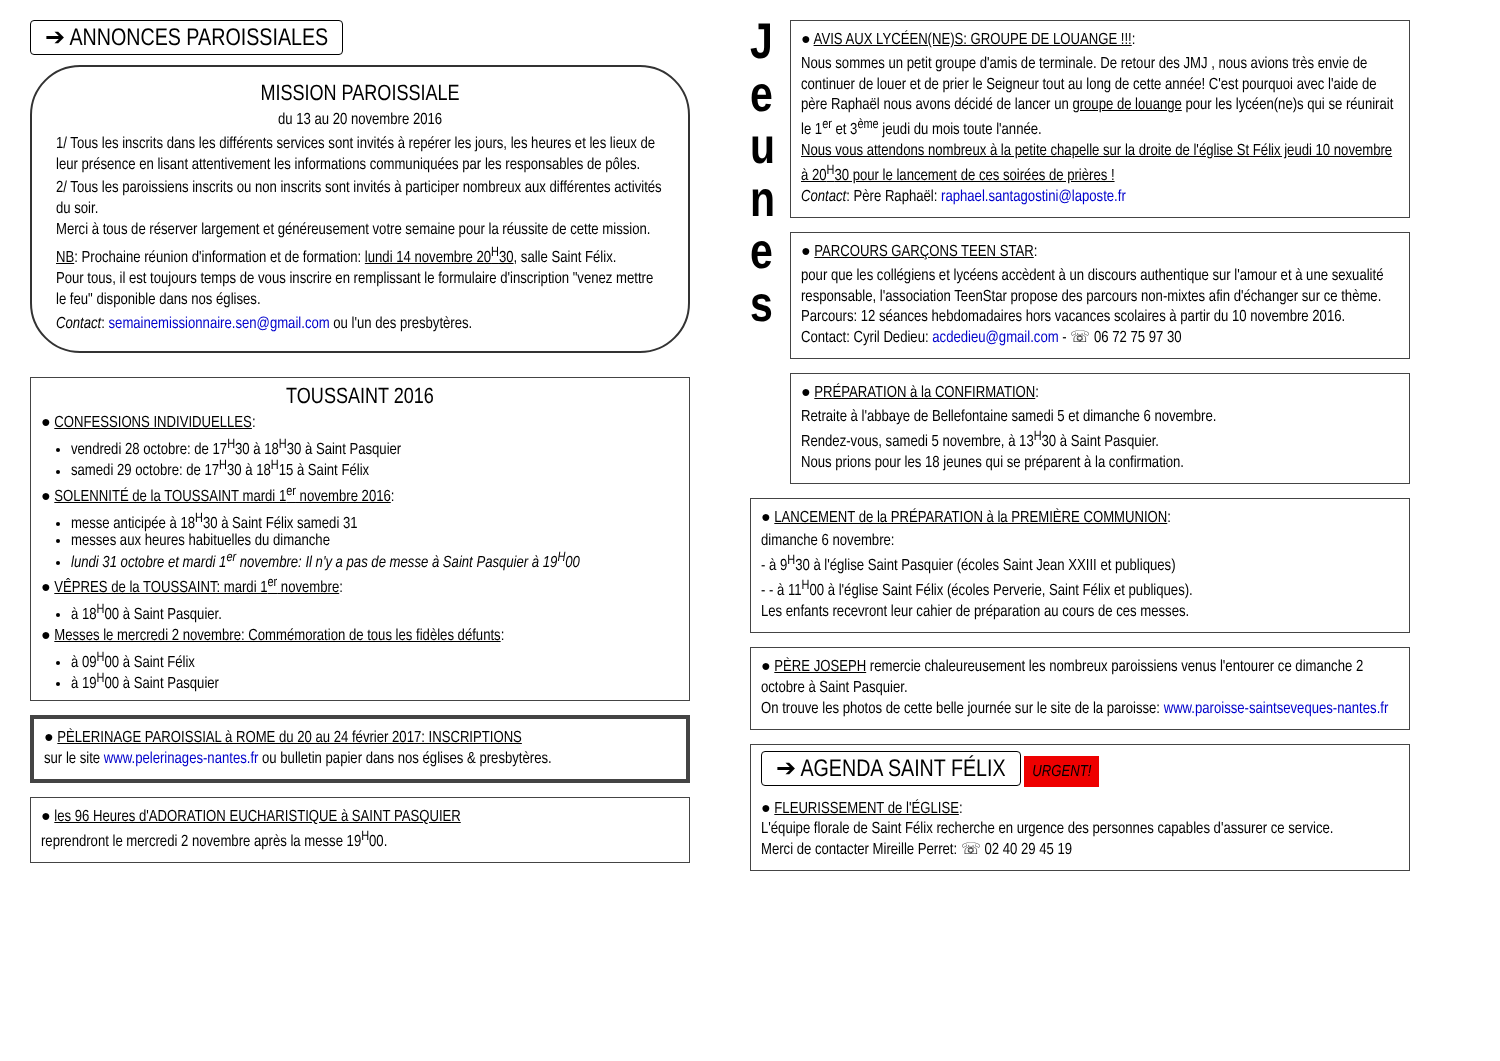➔ ANNONCES PAROISSIALES
MISSION PAROISSIALE
du 13 au 20 novembre 2016
1/ Tous les inscrits dans les différents services sont invités à repérer les jours, les heures et les lieux de leur présence en lisant attentivement les informations communiquées par les responsables de pôles.
2/ Tous les paroissiens inscrits ou non inscrits sont invités à participer nombreux aux différentes activités du soir.
Merci à tous de réserver largement et généreusement votre semaine pour la réussite de cette mission.
NB: Prochaine réunion d'information et de formation: lundi 14 novembre 20<sup>H</sup>30, salle Saint Félix.
Pour tous, il est toujours temps de vous inscrire en remplissant le formulaire d'inscription "venez mettre le feu" disponible dans nos églises.
Contact: semainemissionnaire.sen@gmail.com ou l'un des presbytères.
TOUSSAINT 2016
● CONFESSIONS INDIVIDUELLES:
vendredi 28 octobre: de 17<sup>H</sup>30 à 18<sup>H</sup>30 à Saint Pasquier
samedi 29 octobre: de 17<sup>H</sup>30 à 18<sup>H</sup>15 à Saint Félix
● SOLENNITÉ de la TOUSSAINT mardi 1<sup>er</sup> novembre 2016:
messe anticipée à 18<sup>H</sup>30 à Saint Félix samedi 31
messes aux heures habituelles du dimanche
lundi 31 octobre et mardi 1<sup>er</sup> novembre: Il n'y a pas de messe à Saint Pasquier à 19<sup>H</sup>00
● VÊPRES de la TOUSSAINT: mardi 1<sup>er</sup> novembre:
à 18<sup>H</sup>00 à Saint Pasquier.
● Messes le mercredi 2 novembre: Commémoration de tous les fidèles défunts:
à 09<sup>H</sup>00 à Saint Félix
à 19<sup>H</sup>00 à Saint Pasquier
● PÈLERINAGE PAROISSIAL à ROME du 20 au 24 février 2017: INSCRIPTIONS
sur le site www.pelerinages-nantes.fr ou bulletin papier dans nos églises & presbytères.
● les 96 Heures d'ADORATION EUCHARISTIQUE à SAINT PASQUIER
reprendront le mercredi 2 novembre après la messe 19<sup>H</sup>00.
J
e
u
n
e
s
● AVIS AUX LYCÉEN(NE)S: GROUPE DE LOUANGE !!!:
Nous sommes un petit groupe d'amis de terminale. De retour des JMJ , nous avions très envie de continuer de louer et de prier le Seigneur tout au long de cette année! C'est pourquoi avec l'aide de père Raphaël nous avons décidé de lancer un groupe de louange pour les lycéen(ne)s qui se réunirait le 1<sup>er</sup> et 3<sup>ème</sup> jeudi du mois toute l'année.
Nous vous attendons nombreux à la petite chapelle sur la droite de l'église St Félix jeudi 10 novembre à 20<sup>H</sup>30 pour le lancement de ces soirées de prières !
Contact: Père Raphaël: raphael.santagostini@laposte.fr
● PARCOURS GARÇONS TEEN STAR:
pour que les collégiens et lycéens accèdent à un discours authentique sur l'amour et à une sexualité responsable, l'association TeenStar propose des parcours non-mixtes afin d'échanger sur ce thème. Parcours: 12 séances hebdomadaires hors vacances scolaires à partir du 10 novembre 2016.
Contact: Cyril Dedieu: acdedieu@gmail.com - ☏ 06 72 75 97 30
● PRÉPARATION à la CONFIRMATION:
Retraite à l'abbaye de Bellefontaine samedi 5 et dimanche 6 novembre.
Rendez-vous, samedi 5 novembre, à 13<sup>H</sup>30 à Saint Pasquier.
Nous prions pour les 18 jeunes qui se préparent à la confirmation.
● LANCEMENT de la PRÉPARATION à la PREMIÈRE COMMUNION:
dimanche 6 novembre:
- à 9<sup>H</sup>30 à l'église Saint Pasquier (écoles Saint Jean XXIII et publiques)
- - à 11<sup>H</sup>00 à l'église Saint Félix (écoles Perverie, Saint Félix et publiques).
Les enfants recevront leur cahier de préparation au cours de ces messes.
● PÈRE JOSEPH remercie chaleureusement les nombreux paroissiens venus l'entourer ce dimanche 2 octobre à Saint Pasquier.
On trouve les photos de cette belle journée sur le site de la paroisse: www.paroisse-saintseveques-nantes.fr
➔ AGENDA SAINT FÉLIX
URGENT!
● FLEURISSEMENT de l'ÉGLISE:
L'équipe florale de Saint Félix recherche en urgence des personnes capables d'assurer ce service.
Merci de contacter Mireille Perret: ☏ 02 40 29 45 19